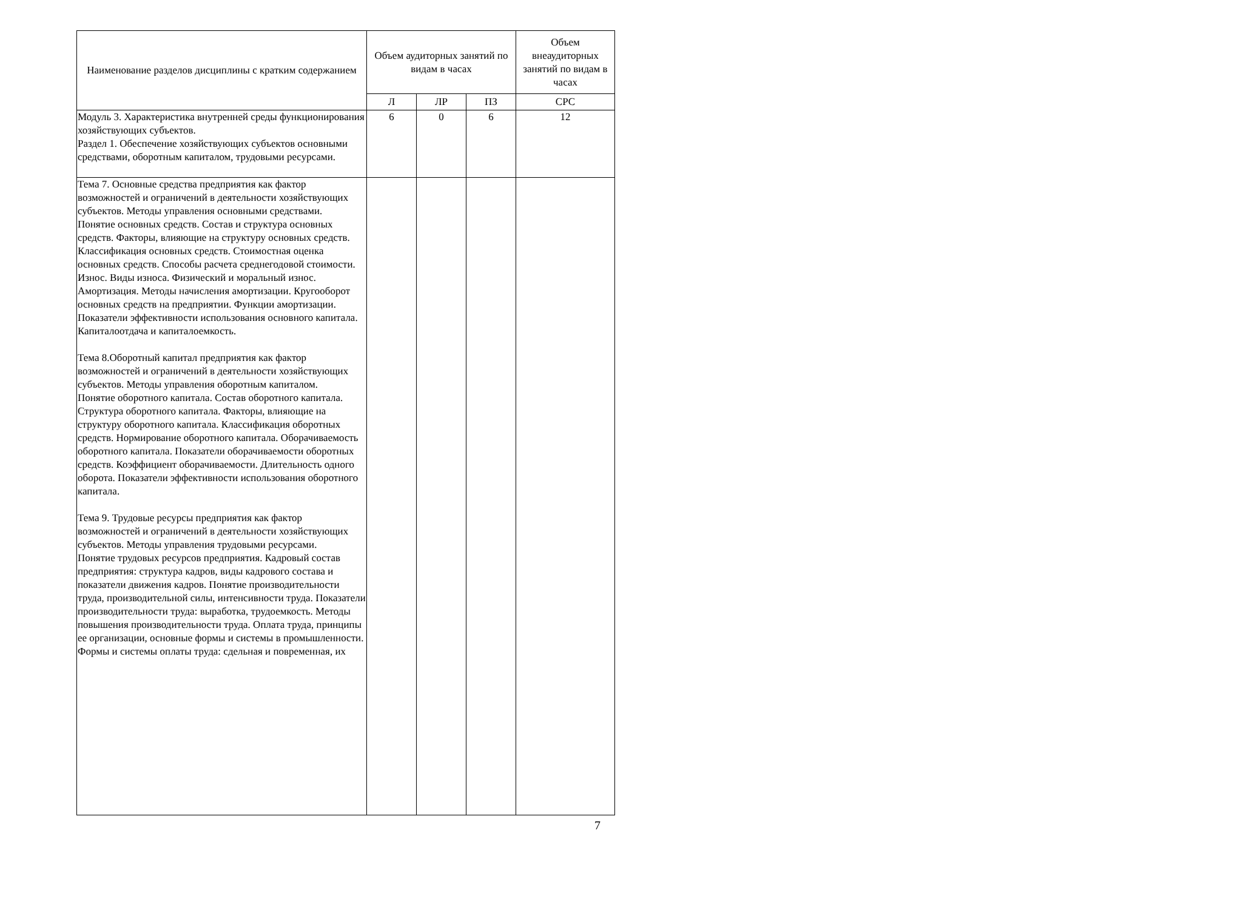| Наименование разделов дисциплины с кратким содержанием | Объем аудиторных занятий по видам в часах | | | Объем внеаудиторных занятий по видам в часах |
| --- | --- | --- | --- | --- |
| | Л | ЛР | ПЗ | СРС |
| Модуль 3. Характеристика внутренней среды функционирования хозяйствующих субъектов. Раздел 1. Обеспечение хозяйствующих субъектов основными средствами, оборотным капиталом, трудовыми ресурсами. | 6 | 0 | 6 | 12 |
| Тема 7. Основные средства предприятия как фактор возможностей и ограничений в деятельности хозяйствующих субъектов. Методы управления основными средствами. Понятие основных средств. Состав и структура основных средств. Факторы, влияющие на структуру основных средств. Классификация основных средств. Стоимостная оценка основных средств. Способы расчета среднегодовой стоимости. Износ. Виды износа. Физический и моральный износ. Амортизация. Методы начисления амортизации. Кругооборот основных средств на предприятии. Функции амортизации. Показатели эффективности использования основного капитала. Капиталоотдача и капиталоемкость. Тема 8.Оборотный капитал предприятия как фактор возможностей и ограничений в деятельности хозяйствующих субъектов. Методы управления оборотным капиталом. Понятие оборотного капитала. Состав оборотного капитала. Структура оборотного капитала. Факторы, влияющие на структуру оборотного капитала. Классификация оборотных средств. Нормирование оборотного капитала. Оборачиваемость оборотного капитала. Показатели оборачиваемости оборотных средств. Коэффициент оборачиваемости. Длительность одного оборота. Показатели эффективности использования оборотного капитала. Тема 9. Трудовые ресурсы предприятия как фактор возможностей и ограничений в деятельности хозяйствующих субъектов. Методы управления трудовыми ресурсами. Понятие трудовых ресурсов предприятия. Кадровый состав предприятия: структура кадров, виды кадрового состава и показатели движения кадров. Понятие производительности труда, производительной силы, интенсивности труда. Показатели производительности труда: выработка, трудоемкость. Методы повышения производительности труда. Оплата труда, принципы ее организации, основные формы и системы в промышленности. Формы и системы оплаты труда: сдельная и повременная, их | | | | |
7